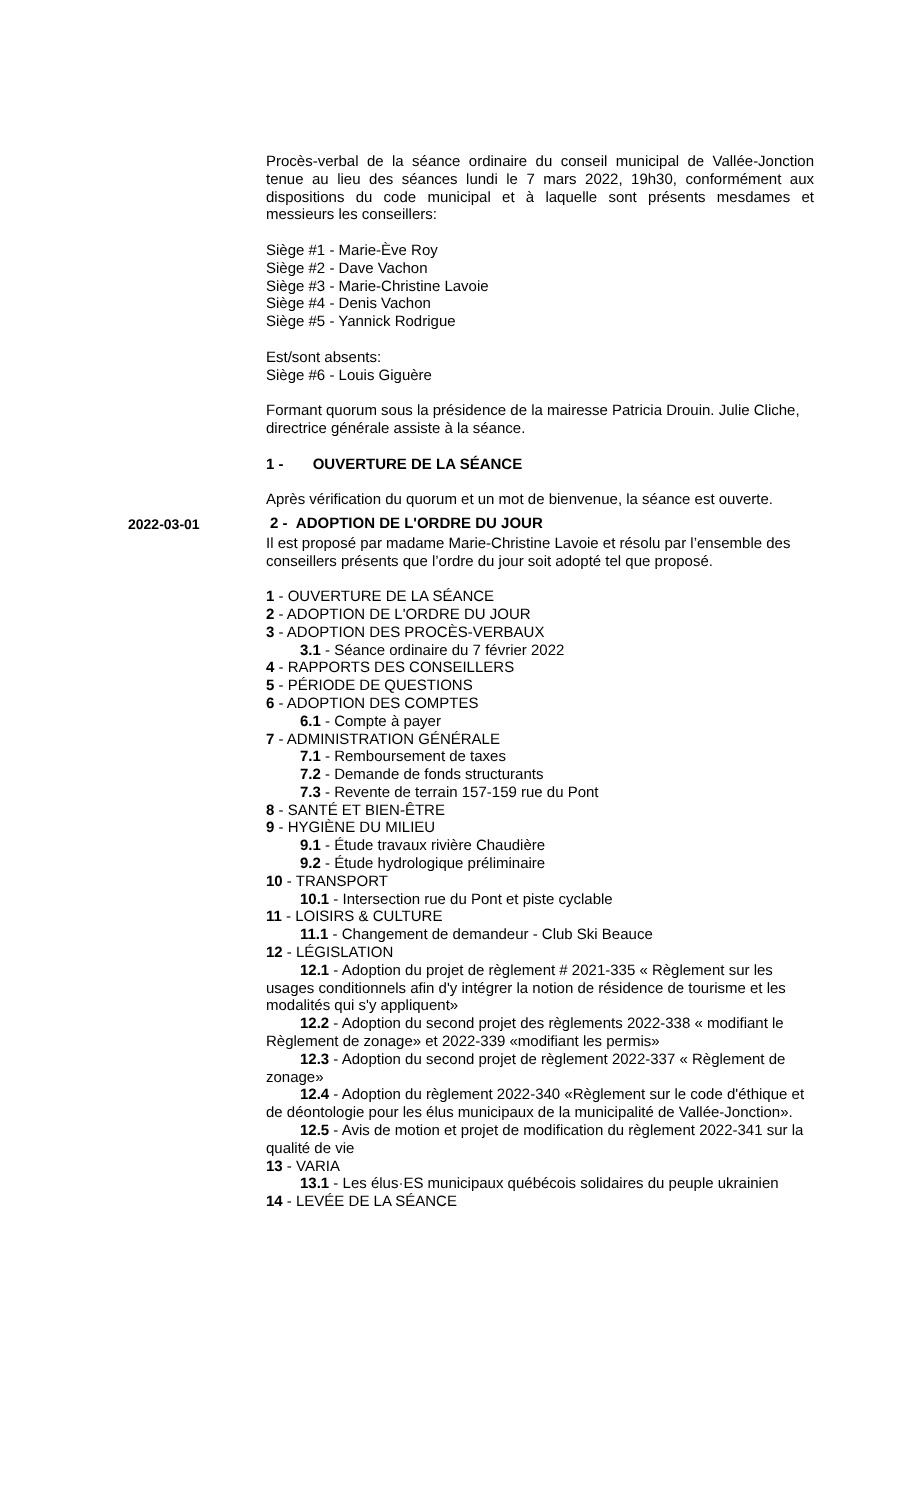Procès-verbal de la séance ordinaire du conseil municipal de Vallée-Jonction tenue au lieu des séances lundi le 7 mars 2022, 19h30, conformément aux dispositions du code municipal et à laquelle sont présents mesdames et messieurs les conseillers:
Siège #1 - Marie-Ève Roy
Siège #2 - Dave Vachon
Siège #3 - Marie-Christine Lavoie
Siège #4 - Denis Vachon
Siège #5 - Yannick Rodrigue
Est/sont absents:
Siège #6 - Louis Giguère
Formant quorum sous la présidence de la mairesse Patricia Drouin. Julie Cliche, directrice générale assiste à la séance.
1 - OUVERTURE DE LA SÉANCE
Après vérification du quorum et un mot de bienvenue, la séance est ouverte.
2022-03-01 2 - ADOPTION DE L'ORDRE DU JOUR
Il est proposé par madame Marie-Christine Lavoie et résolu par l’ensemble des conseillers présents que l’ordre du jour soit adopté tel que proposé.
1 - OUVERTURE DE LA SÉANCE
2 - ADOPTION DE L'ORDRE DU JOUR
3 - ADOPTION DES PROCÈS-VERBAUX
3.1 - Séance ordinaire du 7 février 2022
4 - RAPPORTS DES CONSEILLERS
5 - PÉRIODE DE QUESTIONS
6 - ADOPTION DES COMPTES
6.1 - Compte à payer
7 - ADMINISTRATION GÉNÉRALE
7.1 - Remboursement de taxes
7.2 - Demande de fonds structurants
7.3 - Revente de terrain 157-159 rue du Pont
8 - SANTÉ ET BIEN-ÊTRE
9 - HYGIÈNE DU MILIEU
9.1 - Étude travaux rivière Chaudière
9.2 - Étude hydrologique préliminaire
10 - TRANSPORT
10.1 - Intersection rue du Pont et piste cyclable
11 - LOISIRS & CULTURE
11.1 - Changement de demandeur - Club Ski Beauce
12 - LÉGISLATION
12.1 - Adoption du projet de règlement # 2021-335 « Règlement sur les usages conditionnels afin d'y intégrer la notion de résidence de tourisme et les modalités qui s'y appliquent»
12.2 - Adoption du second projet des règlements 2022-338 « modifiant le Règlement de zonage» et 2022-339 «modifiant les permis»
12.3 - Adoption du second projet de règlement 2022-337 « Règlement de zonage»
12.4 - Adoption du règlement 2022-340 «Règlement sur le code d'éthique et de déontologie pour les élus municipaux de la municipalité de Vallée-Jonction».
12.5 - Avis de motion et projet de modification du règlement 2022-341 sur la qualité de vie
13 - VARIA
13.1 - Les élus·ES municipaux québécois solidaires du peuple ukrainien
14 - LEVÉE DE LA SÉANCE